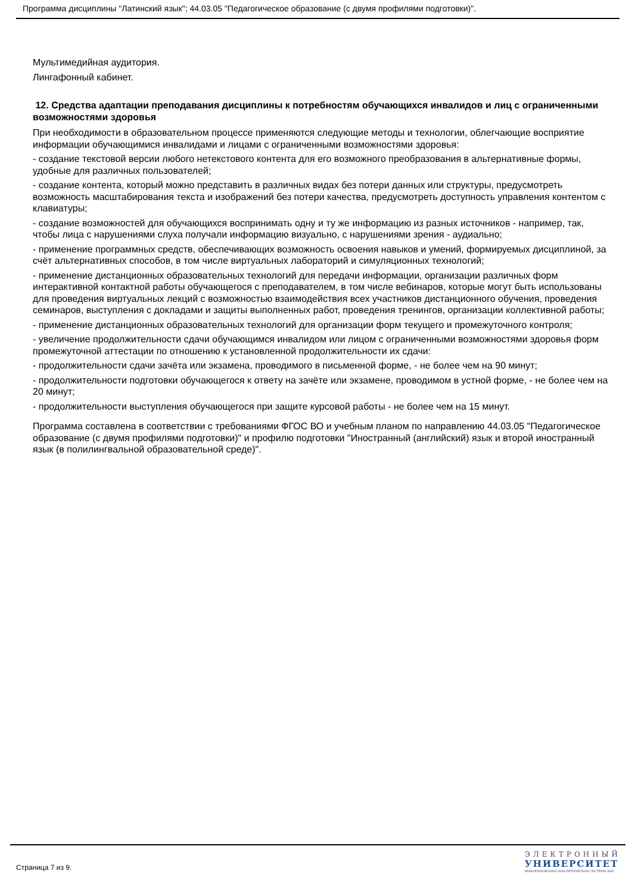Программа дисциплины "Латинский язык"; 44.03.05 "Педагогическое образование (с двумя профилями подготовки)".
Мультимедийная аудитория.
Лингафонный кабинет.
12. Средства адаптации преподавания дисциплины к потребностям обучающихся инвалидов и лиц с ограниченными возможностями здоровья
При необходимости в образовательном процессе применяются следующие методы и технологии, облегчающие восприятие информации обучающимися инвалидами и лицами с ограниченными возможностями здоровья:
- создание текстовой версии любого нетекстового контента для его возможного преобразования в альтернативные формы, удобные для различных пользователей;
- создание контента, который можно представить в различных видах без потери данных или структуры, предусмотреть возможность масштабирования текста и изображений без потери качества, предусмотреть доступность управления контентом с клавиатуры;
- создание возможностей для обучающихся воспринимать одну и ту же информацию из разных источников - например, так, чтобы лица с нарушениями слуха получали информацию визуально, с нарушениями зрения - аудиально;
- применение программных средств, обеспечивающих возможность освоения навыков и умений, формируемых дисциплиной, за счёт альтернативных способов, в том числе виртуальных лабораторий и симуляционных технологий;
- применение дистанционных образовательных технологий для передачи информации, организации различных форм интерактивной контактной работы обучающегося с преподавателем, в том числе вебинаров, которые могут быть использованы для проведения виртуальных лекций с возможностью взаимодействия всех участников дистанционного обучения, проведения семинаров, выступления с докладами и защиты выполненных работ, проведения тренингов, организации коллективной работы;
- применение дистанционных образовательных технологий для организации форм текущего и промежуточного контроля;
- увеличение продолжительности сдачи обучающимся инвалидом или лицом с ограниченными возможностями здоровья форм промежуточной аттестации по отношению к установленной продолжительности их сдачи:
- продолжительности сдачи зачёта или экзамена, проводимого в письменной форме, - не более чем на 90 минут;
- продолжительности подготовки обучающегося к ответу на зачёте или экзамене, проводимом в устной форме, - не более чем на 20 минут;
- продолжительности выступления обучающегося при защите курсовой работы - не более чем на 15 минут.
Программа составлена в соответствии с требованиями ФГОС ВО и учебным планом по направлению 44.03.05 "Педагогическое образование (с двумя профилями подготовки)" и профилю подготовки "Иностранный (английский) язык и второй иностранный язык (в полилингвальной образовательной среде)".
Страница 7 из 9.
ЭЛЕКТРОННЫЙ
УНИВЕРСИТЕТ
ИНФОРМАЦИОННО-АНАЛИТИЧЕСКАЯ СИСТЕМА КФУ